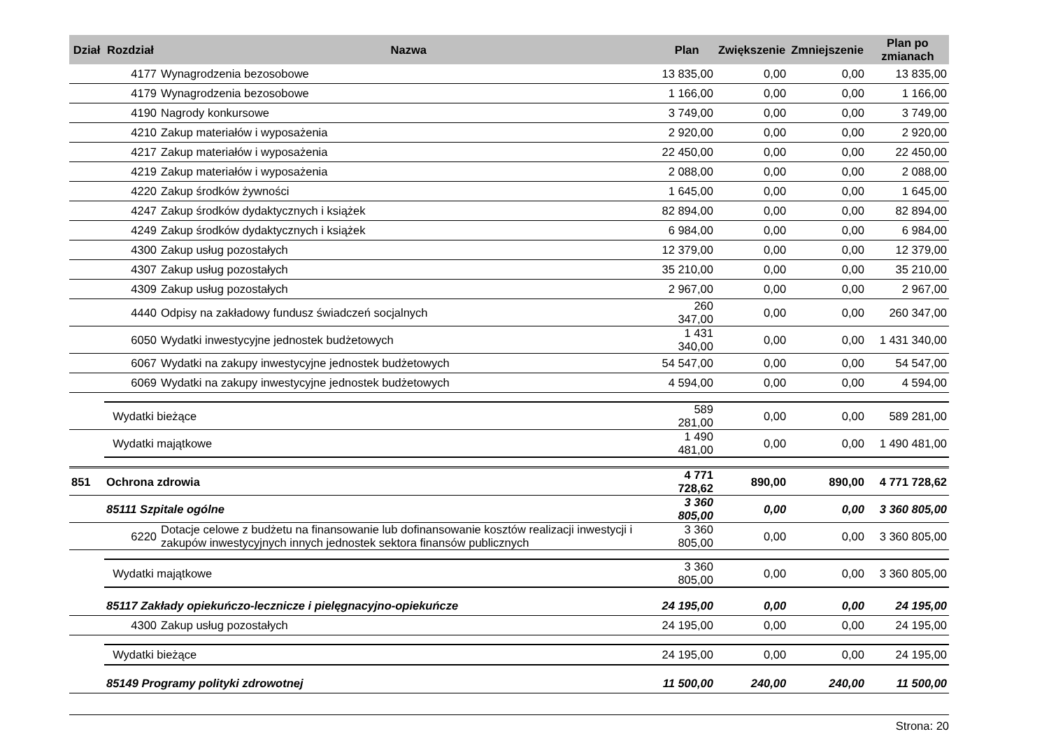| Dział | Rozdział | Nazwa | Plan | Zwiększenie | Zmniejszenie | Plan po zmianach |
| --- | --- | --- | --- | --- | --- | --- |
| | 4177 | Wynagrodzenia bezosobowe | 13 835,00 | 0,00 | 0,00 | 13 835,00 |
| | 4179 | Wynagrodzenia bezosobowe | 1 166,00 | 0,00 | 0,00 | 1 166,00 |
| | 4190 | Nagrody konkursowe | 3 749,00 | 0,00 | 0,00 | 3 749,00 |
| | 4210 | Zakup materiałów i wyposażenia | 2 920,00 | 0,00 | 0,00 | 2 920,00 |
| | 4217 | Zakup materiałów i wyposażenia | 22 450,00 | 0,00 | 0,00 | 22 450,00 |
| | 4219 | Zakup materiałów i wyposażenia | 2 088,00 | 0,00 | 0,00 | 2 088,00 |
| | 4220 | Zakup środków żywności | 1 645,00 | 0,00 | 0,00 | 1 645,00 |
| | 4247 | Zakup środków dydaktycznych i książek | 82 894,00 | 0,00 | 0,00 | 82 894,00 |
| | 4249 | Zakup środków dydaktycznych i książek | 6 984,00 | 0,00 | 0,00 | 6 984,00 |
| | 4300 | Zakup usług pozostałych | 12 379,00 | 0,00 | 0,00 | 12 379,00 |
| | 4307 | Zakup usług pozostałych | 35 210,00 | 0,00 | 0,00 | 35 210,00 |
| | 4309 | Zakup usług pozostałych | 2 967,00 | 0,00 | 0,00 | 2 967,00 |
| | 4440 | Odpisy na zakładowy fundusz świadczeń socjalnych | 260 347,00 | 0,00 | 0,00 | 260 347,00 |
| | 6050 | Wydatki inwestycyjne jednostek budżetowych | 1 431 340,00 | 0,00 | 0,00 | 1 431 340,00 |
| | 6067 | Wydatki na zakupy inwestycyjne jednostek budżetowych | 54 547,00 | 0,00 | 0,00 | 54 547,00 |
| | 6069 | Wydatki na zakupy inwestycyjne jednostek budżetowych | 4 594,00 | 0,00 | 0,00 | 4 594,00 |
| | Wydatki bieżące | | 589 281,00 | 0,00 | 0,00 | 589 281,00 |
| | Wydatki majątkowe | | 1 490 481,00 | 0,00 | 0,00 | 1 490 481,00 |
| 851 | Ochrona zdrowia | | 4 771 728,62 | 890,00 | 890,00 | 4 771 728,62 |
| | 85111 Szpitale ogólne | | 3 360 805,00 | 0,00 | 0,00 | 3 360 805,00 |
| | 6220 | Dotacje celowe z budżetu na finansowanie lub dofinansowanie kosztów realizacji inwestycji i zakupów inwestycyjnych innych jednostek sektora finansów publicznych | 3 360 805,00 | 0,00 | 0,00 | 3 360 805,00 |
| | Wydatki majątkowe | | 3 360 805,00 | 0,00 | 0,00 | 3 360 805,00 |
| | 85117 Zakłady opiekuńczo-lecznicze i pielęgnacyjno-opiekuńcze | | 24 195,00 | 0,00 | 0,00 | 24 195,00 |
| | 4300 | Zakup usług pozostałych | 24 195,00 | 0,00 | 0,00 | 24 195,00 |
| | Wydatki bieżące | | 24 195,00 | 0,00 | 0,00 | 24 195,00 |
| | 85149 Programy polityki zdrowotnej | | 11 500,00 | 240,00 | 240,00 | 11 500,00 |
Strona: 20